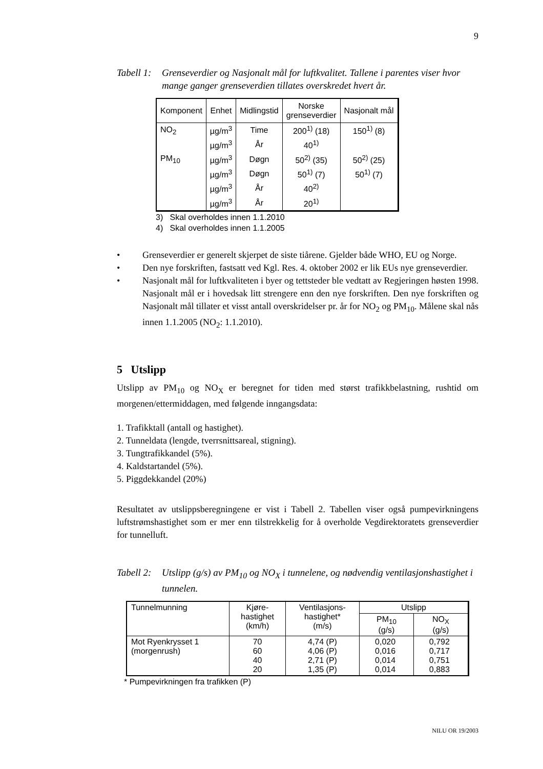9
Tabell 1: Grenseverdier og Nasjonalt mål for luftkvalitet. Tallene i parentes viser hvor mange ganger grenseverdien tillates overskredet hvert år.
| Komponent | Enhet | Midlingstid | Norske grenseverdier | Nasjonalt mål |
| --- | --- | --- | --- | --- |
| NO<sub>2</sub> | µg/m<sup>3</sup> | Time | 200<sup>1)</sup> (18) | 150<sup>1)</sup> (8) |
| | µg/m<sup>3</sup> | År | 40<sup>1)</sup> | |
| PM<sub>10</sub> | µg/m<sup>3</sup> | Døgn | 50<sup>2)</sup> (35) | 50<sup>2)</sup> (25) |
| | µg/m<sup>3</sup> | Døgn | 50<sup>1)</sup> (7) | 50<sup>1)</sup> (7) |
| | µg/m<sup>3</sup> | År | 40<sup>2)</sup> | |
| | µg/m<sup>3</sup> | År | 20<sup>1)</sup> | |
3) Skal overholdes innen 1.1.2010
4) Skal overholdes innen 1.1.2005
• Grenseverdier er generelt skjerpet de siste tiårene. Gjelder både WHO, EU og Norge.
• Den nye forskriften, fastsatt ved Kgl. Res. 4. oktober 2002 er lik EUs nye grenseverdier.
• Nasjonalt mål for luftkvaliteten i byer og tettsteder ble vedtatt av Regjeringen høsten 1998. Nasjonalt mål er i hovedsak litt strengere enn den nye forskriften. Den nye forskriften og Nasjonalt mål tillater et visst antall overskridelser pr. år for NO<sub>2</sub> og PM<sub>10</sub>. Målene skal nås innen 1.1.2005 (NO<sub>2</sub>: 1.1.2010).
5 Utslipp
Utslipp av PM<sub>10</sub> og NO<sub>X</sub> er beregnet for tiden med størst trafikkbelastning, rushtid om morgenen/ettermiddagen, med følgende inngangsdata:
1. Trafikktall (antall og hastighet).
2. Tunneldata (lengde, tverrsnittsareal, stigning).
3. Tungtrafikkandel (5%).
4. Kaldstartandel (5%).
5. Piggdekkandel (20%)
Resultatet av utslippsberegningene er vist i Tabell 2. Tabellen viser også pumpevirkningens luftstrømshastighet som er mer enn tilstrekkelig for å overholde Vegdirektoratets grenseverdier for tunnelluft.
Tabell 2: Utslipp (g/s) av PM<sub>10</sub> og NO<sub>X</sub> i tunnelene, og nødvendig ventilasjonshastighet i tunnelen.
| Tunnelmunning | Kjøre- hastighet (km/h) | Ventilasjons- hastighet* (m/s) | Utslipp | |
| --- | --- | --- | --- | --- |
| | | | PM<sub>10</sub> (g/s) | NO<sub>X</sub> (g/s) |
| Mot Ryenkrysset 1 (morgenrush) | 70 60 40 20 | 4,74 (P) 4,06 (P) 2,71 (P) 1,35 (P) | 0,020 0,016 0,014 0,014 | 0,792 0,717 0,751 0,883 |
* Pumpevirkningen fra trafikken (P)
NILU OR 19/2003